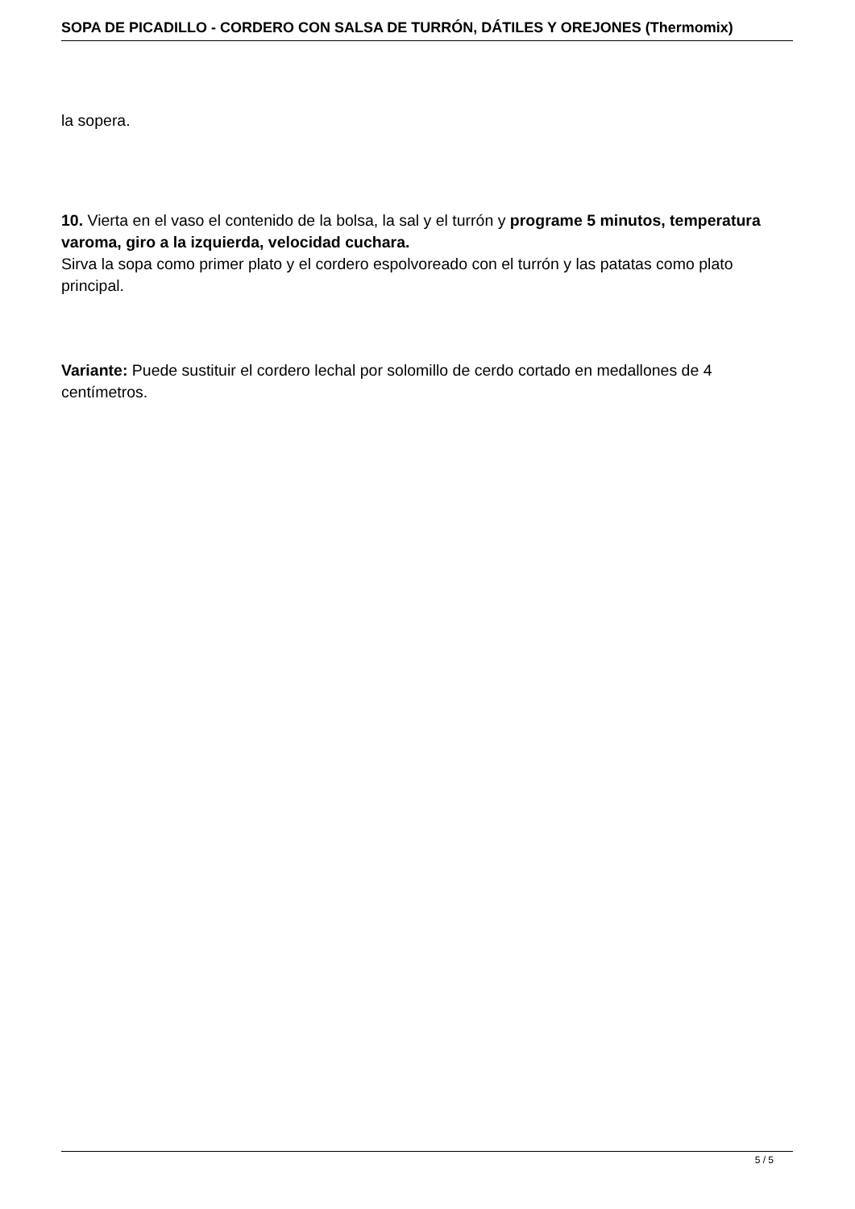SOPA DE PICADILLO - CORDERO CON SALSA DE TURRÓN, DÁTILES Y OREJONES (Thermomix)
la sopera.
10. Vierta en el vaso el contenido de la bolsa, la sal y el turrón y programe 5 minutos, temperatura varoma, giro a la izquierda, velocidad cuchara.
Sirva la sopa como primer plato y el cordero espolvoreado con el turrón y las patatas como plato principal.
Variante: Puede sustituir el cordero lechal por solomillo de cerdo cortado en medallones de 4 centímetros.
5 / 5